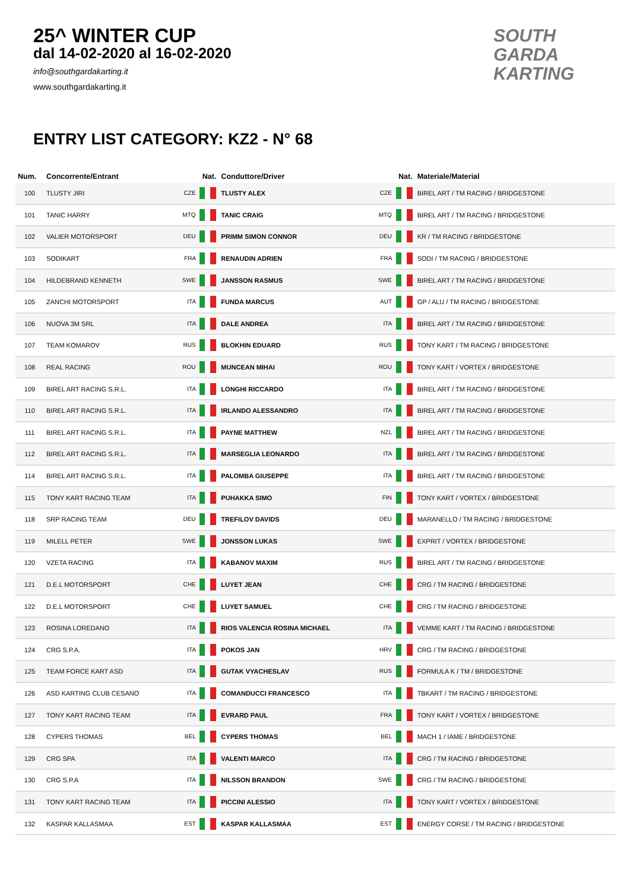25^ WINTER CUP
dal 14-02-2020 al 16-02-2020
info@southgardakarting.it
www.southgardakarting.it
SOUTH
GARDA
KARTING
ENTRY LIST CATEGORY: KZ2 - N° 68
| Num. | Concorrente/Entrant | Nat. | Conduttore/Driver | Nat. | Materiale/Material |
| --- | --- | --- | --- | --- | --- |
| 100 | TLUSTY JIRI | CZE | TLUSTY ALEX | CZE | BIREL ART / TM RACING / BRIDGESTONE |
| 101 | TANIC HARRY | MTQ | TANIC CRAIG | MTQ | BIREL ART / TM RACING / BRIDGESTONE |
| 102 | VALIER MOTORSPORT | DEU | PRIMM SIMON CONNOR | DEU | KR / TM RACING / BRIDGESTONE |
| 103 | SODIKART | FRA | RENAUDIN ADRIEN | FRA | SODI / TM RACING / BRIDGESTONE |
| 104 | HILDEBRAND KENNETH | SWE | JANSSON RASMUS | SWE | BIREL ART / TM RACING / BRIDGESTONE |
| 105 | ZANCHI MOTORSPORT | ITA | FUNDA MARCUS | AUT | GP / ALU / TM RACING / BRIDGESTONE |
| 106 | NUOVA 3M SRL | ITA | DALE ANDREA | ITA | BIREL ART / TM RACING / BRIDGESTONE |
| 107 | TEAM KOMAROV | RUS | BLOKHIN EDUARD | RUS | TONY KART / TM RACING / BRIDGESTONE |
| 108 | REAL RACING | ROU | MUNCEAN MIHAI | ROU | TONY KART / VORTEX / BRIDGESTONE |
| 109 | BIREL ART RACING S.R.L. | ITA | LONGHI RICCARDO | ITA | BIREL ART / TM RACING / BRIDGESTONE |
| 110 | BIREL ART RACING S.R.L. | ITA | IRLANDO ALESSANDRO | ITA | BIREL ART / TM RACING / BRIDGESTONE |
| 111 | BIREL ART RACING S.R.L. | ITA | PAYNE MATTHEW | NZL | BIREL ART / TM RACING / BRIDGESTONE |
| 112 | BIREL ART RACING S.R.L. | ITA | MARSEGLIA LEONARDO | ITA | BIREL ART / TM RACING / BRIDGESTONE |
| 114 | BIREL ART RACING S.R.L. | ITA | PALOMBA GIUSEPPE | ITA | BIREL ART / TM RACING / BRIDGESTONE |
| 115 | TONY KART RACING TEAM | ITA | PUHAKKA SIMO | FIN | TONY KART / VORTEX / BRIDGESTONE |
| 118 | SRP RACING TEAM | DEU | TREFILOV DAVIDS | DEU | MARANELLO / TM RACING / BRIDGESTONE |
| 119 | MILELL PETER | SWE | JONSSON LUKAS | SWE | EXPRIT / VORTEX / BRIDGESTONE |
| 120 | VZETA RACING | ITA | KABANOV MAXIM | RUS | BIREL ART / TM RACING / BRIDGESTONE |
| 121 | D.E.L MOTORSPORT | CHE | LUYET JEAN | CHE | CRG / TM RACING / BRIDGESTONE |
| 122 | D.E.L MOTORSPORT | CHE | LUYET SAMUEL | CHE | CRG / TM RACING / BRIDGESTONE |
| 123 | ROSINA LOREDANO | ITA | RIOS VALENCIA ROSINA MICHAEL | ITA | VEMME KART / TM RACING / BRIDGESTONE |
| 124 | CRG S.P.A. | ITA | POKOS JAN | HRV | CRG / TM RACING / BRIDGESTONE |
| 125 | TEAM FORCE KART ASD | ITA | GUTAK VYACHESLAV | RUS | FORMULA K / TM / BRIDGESTONE |
| 126 | ASD KARTING CLUB CESANO | ITA | COMANDUCCI FRANCESCO | ITA | TBKART / TM RACING / BRIDGESTONE |
| 127 | TONY KART RACING TEAM | ITA | EVRARD PAUL | FRA | TONY KART / VORTEX / BRIDGESTONE |
| 128 | CYPERS THOMAS | BEL | CYPERS THOMAS | BEL | MACH 1 / IAME / BRIDGESTONE |
| 129 | CRG SPA | ITA | VALENTI MARCO | ITA | CRG / TM RACING / BRIDGESTONE |
| 130 | CRG S.P.A | ITA | NILSSON BRANDON | SWE | CRG / TM RACING / BRIDGESTONE |
| 131 | TONY KART RACING TEAM | ITA | PICCINI ALESSIO | ITA | TONY KART / VORTEX / BRIDGESTONE |
| 132 | KASPAR KALLASMAA | EST | KASPAR KALLASMAA | EST | ENERGY CORSE / TM RACING / BRIDGESTONE |